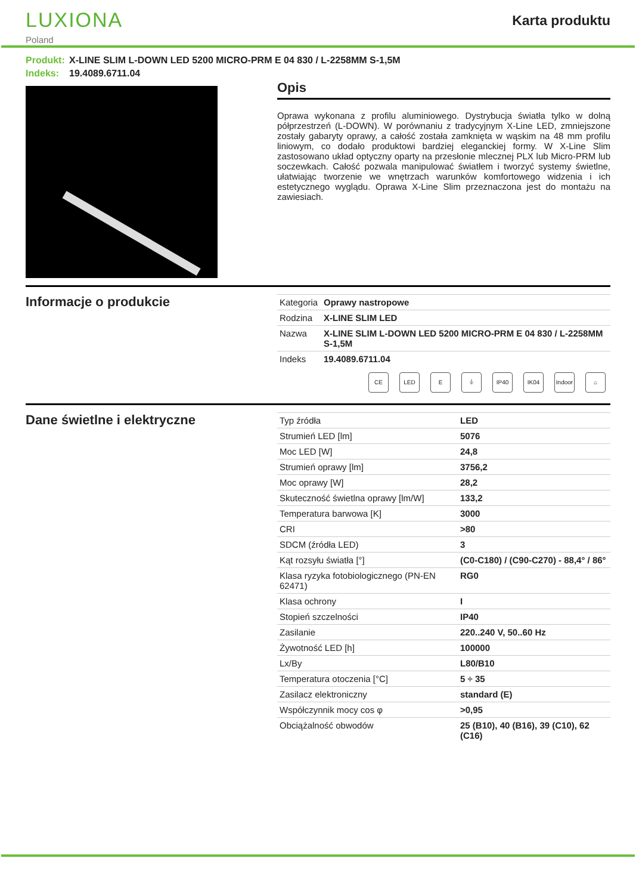LUXIONA
Poland
Karta produktu
Produkt: X-LINE SLIM L-DOWN LED 5200 MICRO-PRM E 04 830 / L-2258MM S-1,5M
Indeks: 19.4089.6711.04
Opis
Oprawa wykonana z profilu aluminiowego. Dystrybucja światła tylko w dolną półprzestrzeń (L-DOWN). W porównaniu z tradycyjnym X-Line LED, zmniejszone zostały gabaryty oprawy, a całość została zamknięta w wąskim na 48 mm profilu liniowym, co dodało produktowi bardziej eleganckiej formy. W X-Line Slim zastosowano układ optyczny oparty na przesłonie mlecznej PLX lub Micro-PRM lub soczewkach. Całość pozwala manipulować światłem i tworzyć systemy świetlne, ułatwiając tworzenie we wnętrzach warunków komfortowego widzenia i ich estetycznego wyglądu. Oprawa X-Line Slim przeznaczona jest do montażu na zawiesiach.
Informacje o produkcie
| Kategoria | Oprawy nastropowe |
| Rodzina | X-LINE SLIM LED |
| Nazwa | X-LINE SLIM L-DOWN LED 5200 MICRO-PRM E 04 830 / L-2258MM S-1,5M |
| Indeks | 19.4089.6711.04 |
CE LED E ⏚ IP40 IK04 Indoor
⌂
Dane świetlne i elektryczne
| Typ źródła | LED |
| Strumień LED [lm] | 5076 |
| Moc LED [W] | 24,8 |
| Strumień oprawy [lm] | 3756,2 |
| Moc oprawy [W] | 28,2 |
| Skuteczność świetlna oprawy [lm/W] | 133,2 |
| Temperatura barwowa [K] | 3000 |
| CRI | >80 |
| SDCM (źródła LED) | 3 |
| Kąt rozsyłu światła [°] | (C0-C180) / (C90-C270) - 88,4° / 86° |
| Klasa ryzyka fotobiologicznego (PN-EN 62471) | RG0 |
| Klasa ochrony | I |
| Stopień szczelności | IP40 |
| Zasilanie | 220..240 V, 50..60 Hz |
| Żywotność LED [h] | 100000 |
| Lx/By | L80/B10 |
| Temperatura otoczenia [°C] | 5 ÷ 35 |
| Zasilacz elektroniczny | standard (E) |
| Współczynnik mocy cos φ | >0,95 |
| Obciążalność obwodów | 25 (B10), 40 (B16), 39 (C10), 62 (C16) |